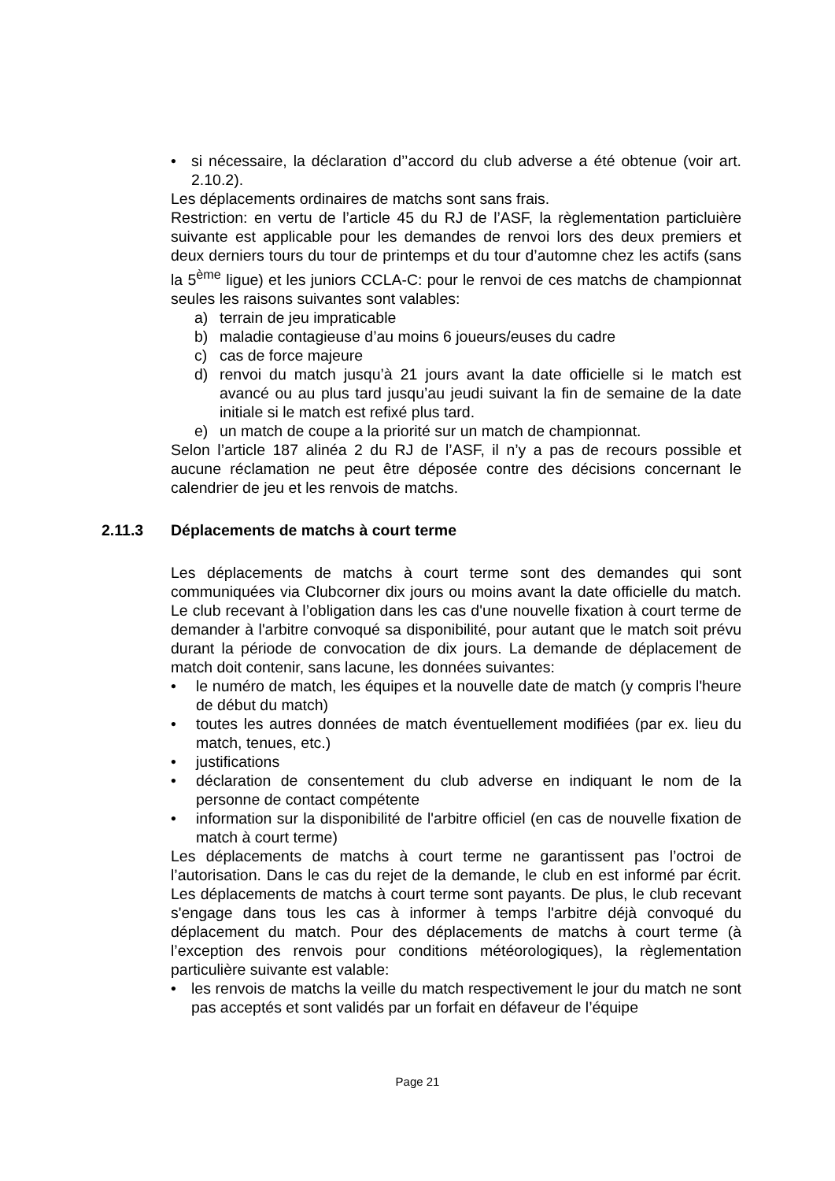• si nécessaire, la déclaration d’’accord du club adverse a été obtenue (voir art. 2.10.2).
Les déplacements ordinaires de matchs sont sans frais.
Restriction: en vertu de l’article 45 du RJ de l’ASF, la règlementation particluière suivante est applicable pour les demandes de renvoi lors des deux premiers et deux derniers tours du tour de printemps et du tour d’automne chez les actifs (sans la 5<sup>ème</sup> ligue) et les juniors CCLA-C: pour le renvoi de ces matchs de championnat seules les raisons suivantes sont valables:
a) terrain de jeu impraticable
b) maladie contagieuse d’au moins 6 joueurs/euses du cadre
c) cas de force majeure
d) renvoi du match jusqu’à 21 jours avant la date officielle si le match est avancé ou au plus tard jusqu’au jeudi suivant la fin de semaine de la date initiale si le match est refixé plus tard.
e) un match de coupe a la priorité sur un match de championnat.
Selon l’article 187 alinéa 2 du RJ de l’ASF, il n’y a pas de recours possible et aucune réclamation ne peut être déposée contre des décisions concernant le calendrier de jeu et les renvois de matchs.
2.11.3 Déplacements de matchs à court terme
Les déplacements de matchs à court terme sont des demandes qui sont communiquées via Clubcorner dix jours ou moins avant la date officielle du match. Le club recevant à l’obligation dans les cas d'une nouvelle fixation à court terme de demander à l'arbitre convoqué sa disponibilité, pour autant que le match soit prévu durant la période de convocation de dix jours. La demande de déplacement de match doit contenir, sans lacune, les données suivantes:
• le numéro de match, les équipes et la nouvelle date de match (y compris l'heure de début du match)
• toutes les autres données de match éventuellement modifiées (par ex. lieu du match, tenues, etc.)
• justifications
• déclaration de consentement du club adverse en indiquant le nom de la personne de contact compétente
• information sur la disponibilité de l'arbitre officiel (en cas de nouvelle fixation de match à court terme)
Les déplacements de matchs à court terme ne garantissent pas l’octroi de l’autorisation. Dans le cas du rejet de la demande, le club en est informé par écrit. Les déplacements de matchs à court terme sont payants. De plus, le club recevant s'engage dans tous les cas à informer à temps l'arbitre déjà convoqué du déplacement du match. Pour des déplacements de matchs à court terme (à l’exception des renvois pour conditions météorologiques), la règlementation particulière suivante est valable:
• les renvois de matchs la veille du match respectivement le jour du match ne sont pas acceptés et sont validés par un forfait en défaveur de l’équipe
Page 21